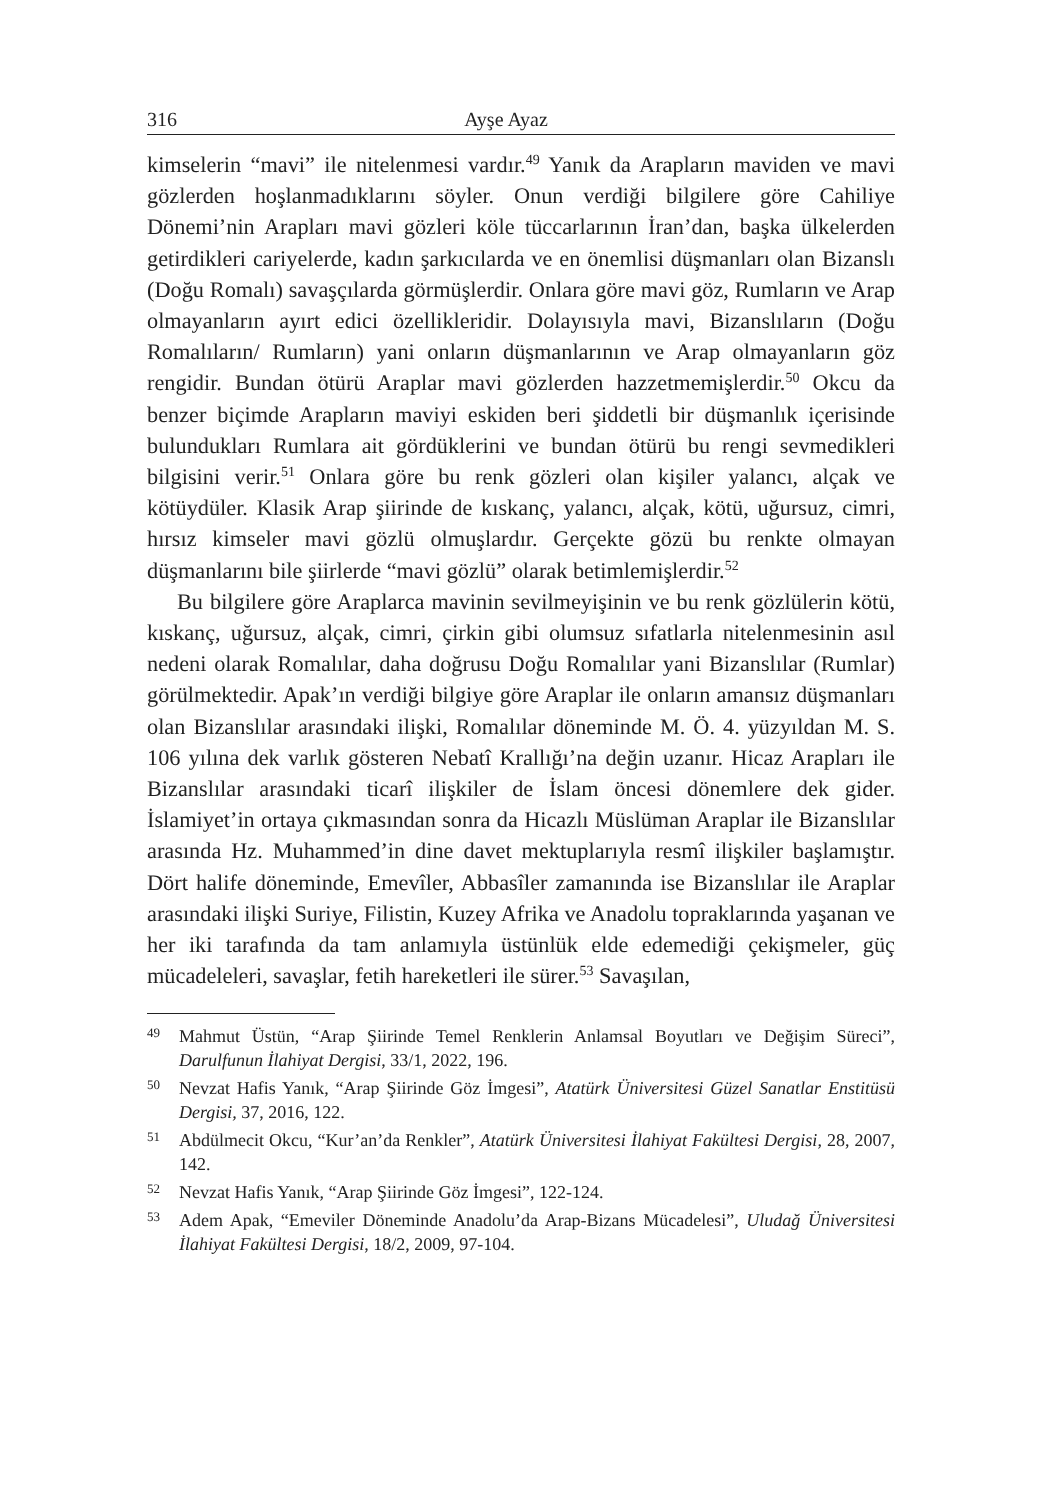316 Ayşe Ayaz
kimselerin “mavi” ile nitelenmesi vardır.<sup>49</sup> Yanık da Arapların maviden ve mavi gözlerden hoşlanmadıklarını söyler. Onun verdiği bilgilere göre Cahiliye Dönemi’nin Arapları mavi gözleri köle tüccarlarının İran’dan, başka ülkelerden getirdikleri cariyelerde, kadın şarkıcılarda ve en önemlisi düşmanları olan Bizanslı (Doğu Romalı) savaşçılarda görmüşlerdir. Onlara göre mavi göz, Rumların ve Arap olmayanların ayırt edici özellikleridir. Dolayısıyla mavi, Bizanslıların (Doğu Romalıların/ Rumların) yani onların düşmanlarının ve Arap olmayanların göz rengidir. Bundan ötürü Araplar mavi gözlerden hazzetmemişlerdir.<sup>50</sup> Okcu da benzer biçimde Arapların maviyi eskiden beri şiddetli bir düşmanlık içerisinde bulundukları Rumlara ait gördüklerini ve bundan ötürü bu rengi sevmedikleri bilgisini verir.<sup>51</sup> Onlara göre bu renk gözleri olan kişiler yalancı, alçak ve kötüydüler. Klasik Arap şiirinde de kıskanç, yalancı, alçak, kötü, uğursuz, cimri, hırsız kimseler mavi gözlü olmuşlardır. Gerçekte gözü bu renkte olmayan düşmanlarını bile şiirlerde “mavi gözlü” olarak betimlemişlerdir.<sup>52</sup>
Bu bilgilere göre Araplarca mavinin sevilmeyişinin ve bu renk gözlülerin kötü, kıskanç, uğursuz, alçak, cimri, çirkin gibi olumsuz sıfatlarla nitelenmesinin asıl nedeni olarak Romalılar, daha doğrusu Doğu Romalılar yani Bizanslılar (Rumlar) görülmektedir. Apak’ın verdiği bilgiye göre Araplar ile onların amansız düşmanları olan Bizanslılar arasındaki ilişki, Romalılar döneminde M. Ö. 4. yüzyıldan M. S. 106 yılına dek varlık gösteren Nebatî Krallığı’na değin uzanır. Hicaz Arapları ile Bizanslılar arasındaki ticarî ilişkiler de İslam öncesi dönemlere dek gider. İslamiyet’in ortaya çıkmasından sonra da Hicazlı Müslüman Araplar ile Bizanslılar arasında Hz. Muhammed’in dine davet mektuplarıyla resmî ilişkiler başlamıştır. Dört halife döneminde, Emevîler, Abbasîler zamanında ise Bizanslılar ile Araplar arasındaki ilişki Suriye, Filistin, Kuzey Afrika ve Anadolu topraklarında yaşanan ve her iki tarafında da tam anlamıyla üstünlük elde edemediği çekişmeler, güç mücadeleleri, savaşlar, fetih hareketleri ile sürer.<sup>53</sup> Savaşılan,
49 Mahmut Üstün, “Arap Şiirinde Temel Renklerin Anlamsal Boyutları ve Değişim Süreci”, Darulfunun İlahiyat Dergisi, 33/1, 2022, 196.
50 Nevzat Hafis Yanık, “Arap Şiirinde Göz İmgesi”, Atatürk Üniversitesi Güzel Sanatlar Enstitüsü Dergisi, 37, 2016, 122.
51 Abdülmecit Okcu, “Kur’an’da Renkler”, Atatürk Üniversitesi İlahiyat Fakültesi Dergisi, 28, 2007, 142.
52 Nevzat Hafis Yanık, “Arap Şiirinde Göz İmgesi”, 122-124.
53 Adem Apak, “Emeviler Döneminde Anadolu’da Arap-Bizans Mücadelesi”, Uludağ Üniversitesi İlahiyat Fakültesi Dergisi, 18/2, 2009, 97-104.